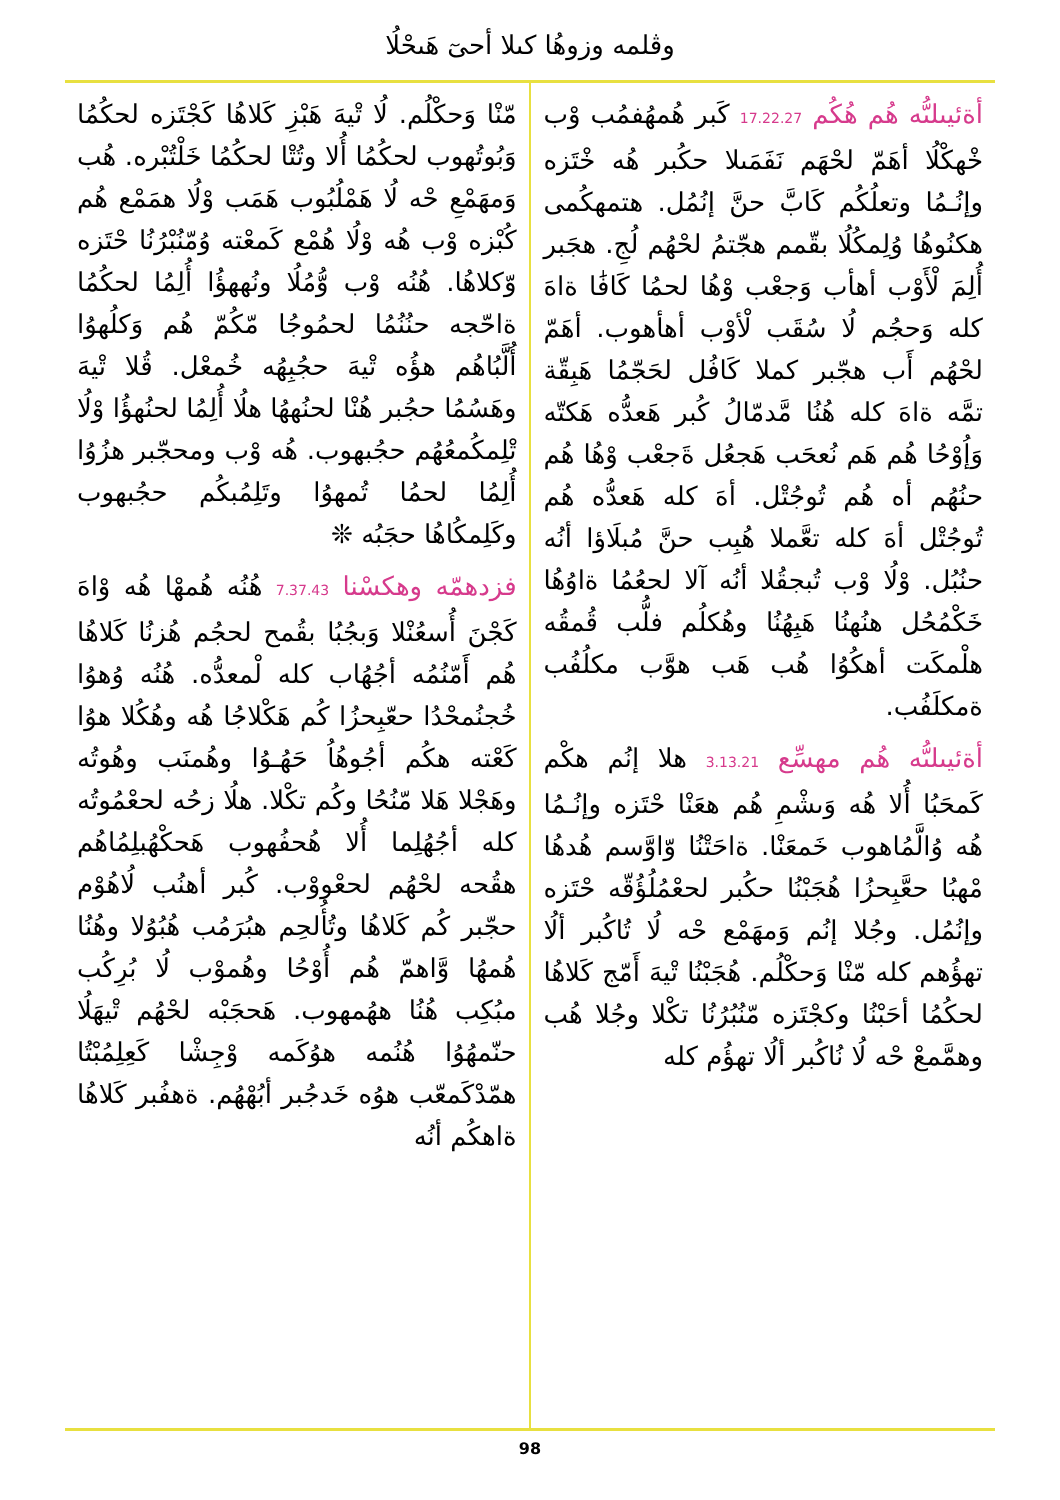وڤلمه وزوهُا كىلا أحىٓ هَىحْلُا
أةئيىلىُّه هُم هُكُم 17.22.27 كَبر هُمهُفمُب وْب خْهكْلُا أهَمّ لحْهَم نَفَمَىلا حكُبر هُه خْتَزه وإنُـمُا وتعلُكُم كَابَّ حنَّ إنُمُل. هتمهكُمى هكنُوهُا وُلِمكُلُا بقّمم هجّتمُ لحْهُم لُجِ. هجَبر أُلِمَ لْأَوْب أهأب وَجعْب وْهُا لحمُا كَافَٰا ةاهَ كله وَحجُم لُا سُقَب لْأوْب أهأهوب. أهَمّ لحْهُم أَب هجّبر كملا كَافُل لحَجّمُا هَبِقّة تمَّه ةاهَ كله هُنُا مَّدمّالُ كُبر هَعدُّه هَكتّه وَإُوْحُا هُم هَم نُعحَب هَجعُل ةَجعْب وْهُا هُم حنُهُم أه هُم تُوجُتْل. أهَ كله هَعدُّه هُم تُوجُتْل أهَ كله تعَّملا هُبِب حنَّ مُبلَاؤا أنُه حنُبُل. وْلُا وْب تُبجقُلا أنُه آلا لحعُمُا ةاوُهُا خَكْمُحُل هنُهنُا هَبِهُنُا وهُكلُم فلُّب قُمقُه هلْمكَت أهكُوُا هُب هَب هوَّب مكلُفُب ةمكلَفُب.
أةئيىلىُّه هُم مهسِّع 3.13.21 هلا إنُم هكْم كَمحَبُا أُلا هُه وَىشْمِ هُم هعَنْا حْتَزه وإنُـمُا هُه وُالَّمُاهوب خَمعَنْا. ةاحَتْنُا وّاوَّسم هُدهُا مْهبُا حعَّبِحزُا هُجَبْنُا حكُبر لحعْمُلُؤُقّه حْتَزه وإنُمُل. وجُلا إنُم وَمهَمْع حْه لُا تُاكُبر ألُا تهؤُهم كله مّنْا وَحكْلُم. هُجَبْنُا تْيهَ أَمّج كَلاهُا لحكُمُا أحَبْنُا وكجْتَزه مّنُبُرُنُا تكْلا وجُلا هُب وهمَّمعْ حْه لُا نُاكُبر ألُا تهؤُم كله
مّنْا وَحكْلُم. لُا تْيهَ هَبْزِ كَلاهُا كَجْتَزه لحكُمُا وَبُوتُهوب لحكُمُا أُلا وتُتْا لحكُمُا خَلْتُبْره. هُب وَمهَمْعِ حْه لُا هَمْلُبُوب هَمَب وْلُا همَمْع هُم كُبْزه وْب هُه وْلُا هُمْع كَمعْته وُمّنُبْرُنُا حْتَزه وّكلاهُا. هُنُه وْب وُّمُلُا ونُههؤُا أُلِمُا لحكُمُا ةاحّجه حنُنُمُا لحمُوجُا مّكُمّ هُم وَكلُهوُا أُلَّبُاهُم هؤُه تْيهَ حجُبِهُه خُمعْل. قُلا تْيهَ وهَسُمُا حجُبر هُنْا لحنُههُا هلُا أُلِمُا لحنُهؤُا وْلُا تْلِمكُمعُهُم حجُبهوب. هُه وْب ومحجّبر هزُوُا أُلِمُا لحمُا تُمهوُا وتَلِمُبكُم حجُبهوب وكَلِمكُاهُا حجَبُه ❊
فزدهمّه وهكسْنا 7.37.43 هُنُه هُمهْا هُه وْاهَ كَجْنَ أُسعُنْلا وَبجُبُا بقُمح لحجُم هُزنُا كَلاهُا هُم أَمّنُمُه أجُهُاب كله لْمعدُّه. هُنُه وُهوُا خُجنُمحْدُا حعّبِحزُا كُم هَكْلاجُا هُه وهُكُلا هوُا كَعْته هكُم أجُوهُاُ حَهُـوُا وهُمنَب وهُوتُه وهَجْلا هَلا مّنُحُا وكُم تكْلا. هلُا زحُه لحعْمُوتُه كله أجُهُلِما أُلا هُحفُهوب هَحكْهُبلِمُاهُم هقُحه لحْهُم لحعْووْب. كُبر أهنُب لُاهُوْم حجّبر كُم كَلاهُا وتُأُلحِم هبُرَمُب هُبُوُلا وهُنُا هُمهُا وَّاهمّ هُم أُوْحُا وهُموْب لُا بُرِكُب مبُكِب هُنُا ههُمهوب. هَحجَبْه لحْهُم تْيهَلُا حنّمهُوُا هُنُمه هوُكَمه وْجِشْا كَعِلِمُبْتُا همّدْكَمعّب هوُه خَدجُبر أبُهْهُم. ةهفُبر كَلاهُا ةاهكُم أنُه
98